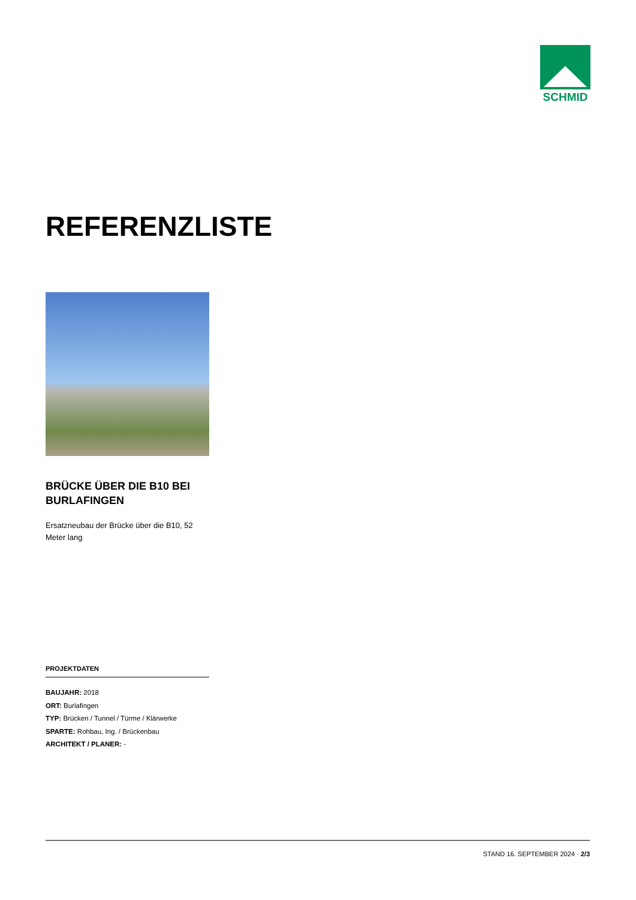SCHMID
REFERENZLISTE
BRÜCKE ÜBER DIE B10 BEI BURLAFINGEN
Ersatzneubau der Brücke über die B10, 52 Meter lang
PROJEKTDATEN
BAUJAHR: 2018
ORT: Burlafingen
TYP: Brücken / Tunnel / Türme / Klärwerke
SPARTE: Rohbau, Ing. / Brückenbau
ARCHITEKT / PLANER: -
STAND 16. SEPTEMBER 2024 · 2/3